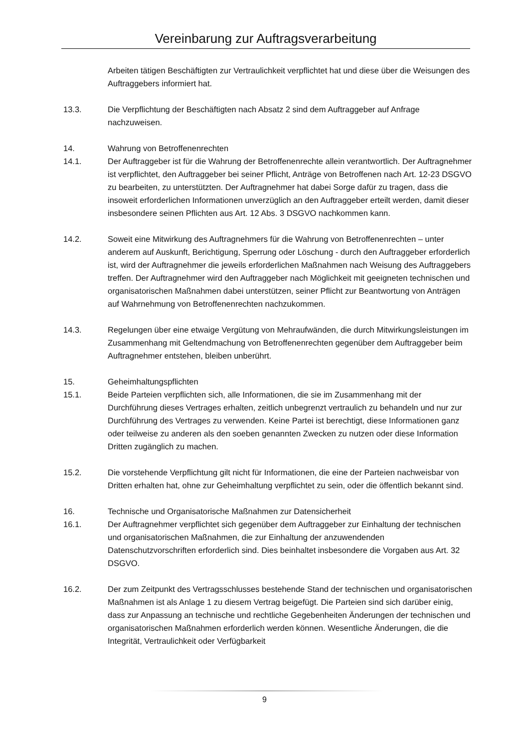Vereinbarung zur Auftragsverarbeitung
Arbeiten tätigen Beschäftigten zur Vertraulichkeit verpflichtet hat und diese über die Weisungen des Auftraggebers informiert hat.
13.3. Die Verpflichtung der Beschäftigten nach Absatz 2 sind dem Auftraggeber auf Anfrage nachzuweisen.
14. Wahrung von Betroffenenrechten
14.1. Der Auftraggeber ist für die Wahrung der Betroffenenrechte allein verantwortlich. Der Auftragnehmer ist verpflichtet, den Auftraggeber bei seiner Pflicht, Anträge von Betroffenen nach Art. 12-23 DSGVO zu bearbeiten, zu unterstützten. Der Auftragnehmer hat dabei Sorge dafür zu tragen, dass die insoweit erforderlichen Informationen unverzüglich an den Auftraggeber erteilt werden, damit dieser insbesondere seinen Pflichten aus Art. 12 Abs. 3 DSGVO nachkommen kann.
14.2. Soweit eine Mitwirkung des Auftragnehmers für die Wahrung von Betroffenenrechten – unter anderem auf Auskunft, Berichtigung, Sperrung oder Löschung - durch den Auftraggeber erforderlich ist, wird der Auftragnehmer die jeweils erforderlichen Maßnahmen nach Weisung des Auftraggebers treffen. Der Auftragnehmer wird den Auftraggeber nach Möglichkeit mit geeigneten technischen und organisatorischen Maßnahmen dabei unterstützen, seiner Pflicht zur Beantwortung von Anträgen auf Wahrnehmung von Betroffenenrechten nachzukommen.
14.3. Regelungen über eine etwaige Vergütung von Mehraufwänden, die durch Mitwirkungsleistungen im Zusammenhang mit Geltendmachung von Betroffenenrechten gegenüber dem Auftraggeber beim Auftragnehmer entstehen, bleiben unberührt.
15. Geheimhaltungspflichten
15.1. Beide Parteien verpflichten sich, alle Informationen, die sie im Zusammenhang mit der Durchführung dieses Vertrages erhalten, zeitlich unbegrenzt vertraulich zu behandeln und nur zur Durchführung des Vertrages zu verwenden. Keine Partei ist berechtigt, diese Informationen ganz oder teilweise zu anderen als den soeben genannten Zwecken zu nutzen oder diese Information Dritten zugänglich zu machen.
15.2. Die vorstehende Verpflichtung gilt nicht für Informationen, die eine der Parteien nachweisbar von Dritten erhalten hat, ohne zur Geheimhaltung verpflichtet zu sein, oder die öffentlich bekannt sind.
16. Technische und Organisatorische Maßnahmen zur Datensicherheit
16.1. Der Auftragnehmer verpflichtet sich gegenüber dem Auftraggeber zur Einhaltung der technischen und organisatorischen Maßnahmen, die zur Einhaltung der anzuwendenden Datenschutzvorschriften erforderlich sind. Dies beinhaltet insbesondere die Vorgaben aus Art. 32 DSGVO.
16.2. Der zum Zeitpunkt des Vertragsschlusses bestehende Stand der technischen und organisatorischen Maßnahmen ist als Anlage 1 zu diesem Vertrag beigefügt. Die Parteien sind sich darüber einig, dass zur Anpassung an technische und rechtliche Gegebenheiten Änderungen der technischen und organisatorischen Maßnahmen erforderlich werden können. Wesentliche Änderungen, die die Integrität, Vertraulichkeit oder Verfügbarkeit
9